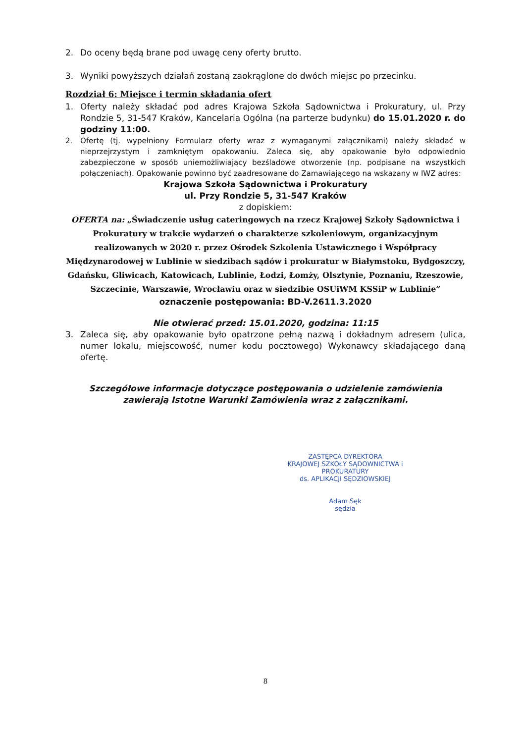2. Do oceny będą brane pod uwagę ceny oferty brutto.
3. Wyniki powyższych działań zostaną zaokrąglone do dwóch miejsc po przecinku.
Rozdział 6: Miejsce i termin składania ofert
1. Oferty należy składać pod adres Krajowa Szkoła Sądownictwa i Prokuratury, ul. Przy Rondzie 5, 31-547 Kraków, Kancelaria Ogólna (na parterze budynku) do 15.01.2020 r. do godziny 11:00.
2. Ofertę (tj. wypełniony Formularz oferty wraz z wymaganymi załącznikami) należy składać w nieprzejrzystym i zamkniętym opakowaniu. Zaleca się, aby opakowanie było odpowiednio zabezpieczone w sposób uniemożliwiający bezśladowe otworzenie (np. podpisane na wszystkich połączeniach). Opakowanie powinno być zaadresowane do Zamawiającego na wskazany w IWZ adres:
Krajowa Szkoła Sądownictwa i Prokuratury
ul. Przy Rondzie 5, 31-547 Kraków
z dopiskiem:
OFERTA na: „Świadczenie usług cateringowych na rzecz Krajowej Szkoły Sądownictwa i Prokuratury w trakcie wydarzeń o charakterze szkoleniowym, organizacyjnym realizowanych w 2020 r. przez Ośrodek Szkolenia Ustawicznego i Współpracy Międzynarodowej w Lublinie w siedzibach sądów i prokuratur w Białymstoku, Bydgoszczy, Gdańsku, Gliwicach, Katowicach, Lublinie, Łodzi, Łomży, Olsztynie, Poznaniu, Rzeszowie, Szczecinie, Warszawie, Wrocławiu oraz w siedzibie OSUiWM KSSiP w Lublinie”
oznaczenie postępowania: BD-V.2611.3.2020
Nie otwierać przed: 15.01.2020, godzina: 11:15
3. Zaleca się, aby opakowanie było opatrzone pełną nazwą i dokładnym adresem (ulica, numer lokalu, miejscowość, numer kodu pocztowego) Wykonawcy składającego daną ofertę.
Szczegółowe informacje dotyczące postępowania o udzielenie zamówienia zawierają Istotne Warunki Zamówienia wraz z załącznikami.
ZASTĘPCA DYREKTORA
KRAJOWEJ SZKOŁY SĄDOWNICTWA i PROKURATURY
ds. APLIKACJI SĘDZIOWSKIEJ
Adam Sęk
sędzia
8